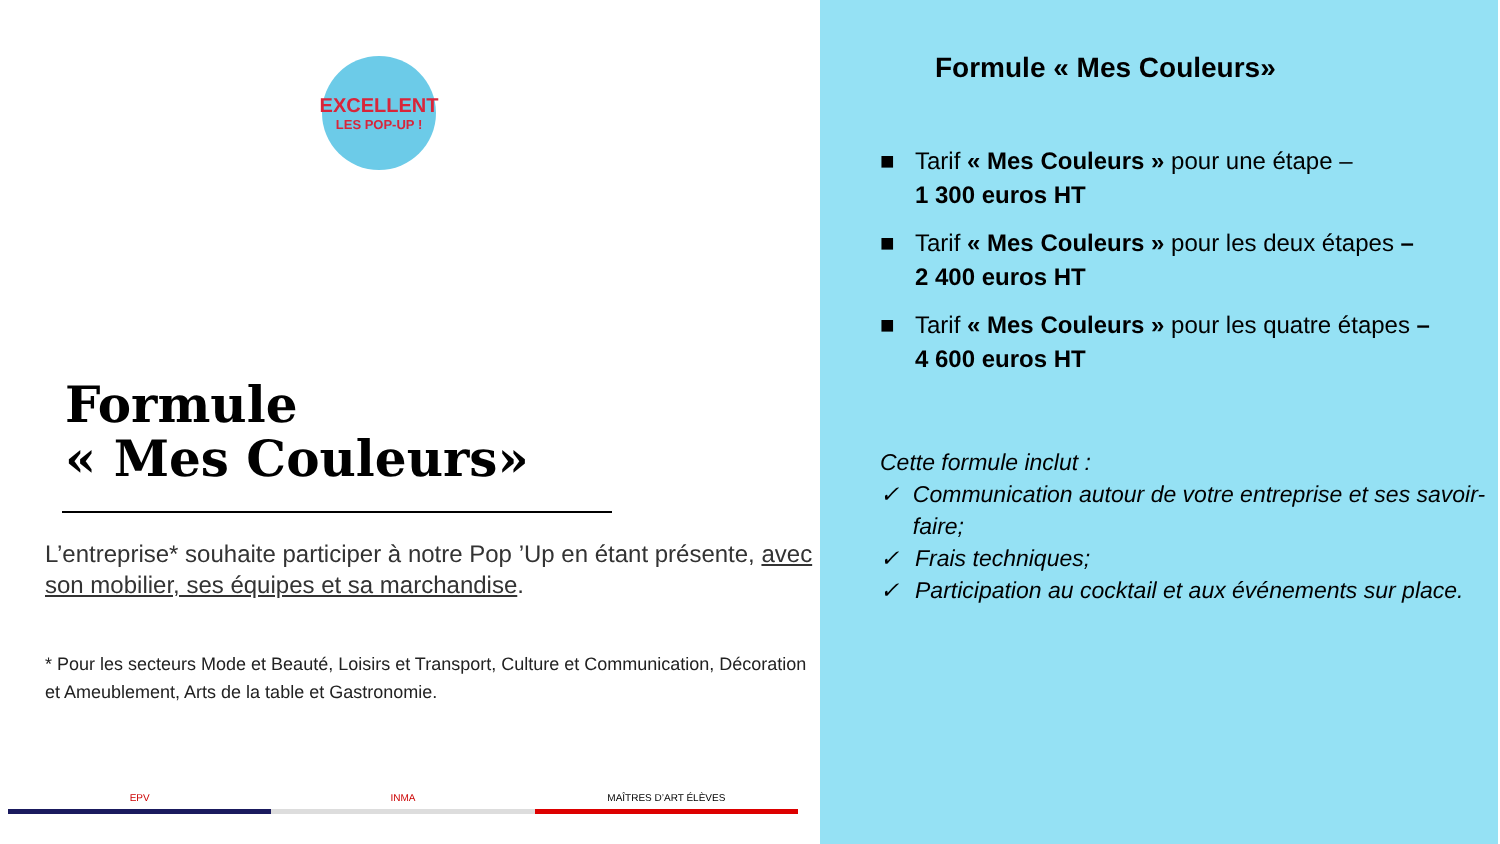EXCELLENT
LES POP-UP !
Formule
« Mes Couleurs»
L’entreprise* souhaite participer à notre Pop ’Up en étant présente, avec son mobilier, ses équipes et sa marchandise.
* Pour les secteurs Mode et Beauté, Loisirs et Transport, Culture et Communication, Décoration et Ameublement, Arts de la table et Gastronomie.
EPV INMA MAÎTRES D’ART ÉLÈVES
Formule « Mes Couleurs»
■ Tarif « Mes Couleurs » pour une étape –
1 300 euros HT
■ Tarif « Mes Couleurs » pour les deux étapes –
2 400 euros HT
■ Tarif « Mes Couleurs » pour les quatre étapes –
4 600 euros HT
Cette formule inclut :
✓ Communication autour de votre entreprise et ses savoir-faire;
✓ Frais techniques;
✓ Participation au cocktail et aux événements sur place.